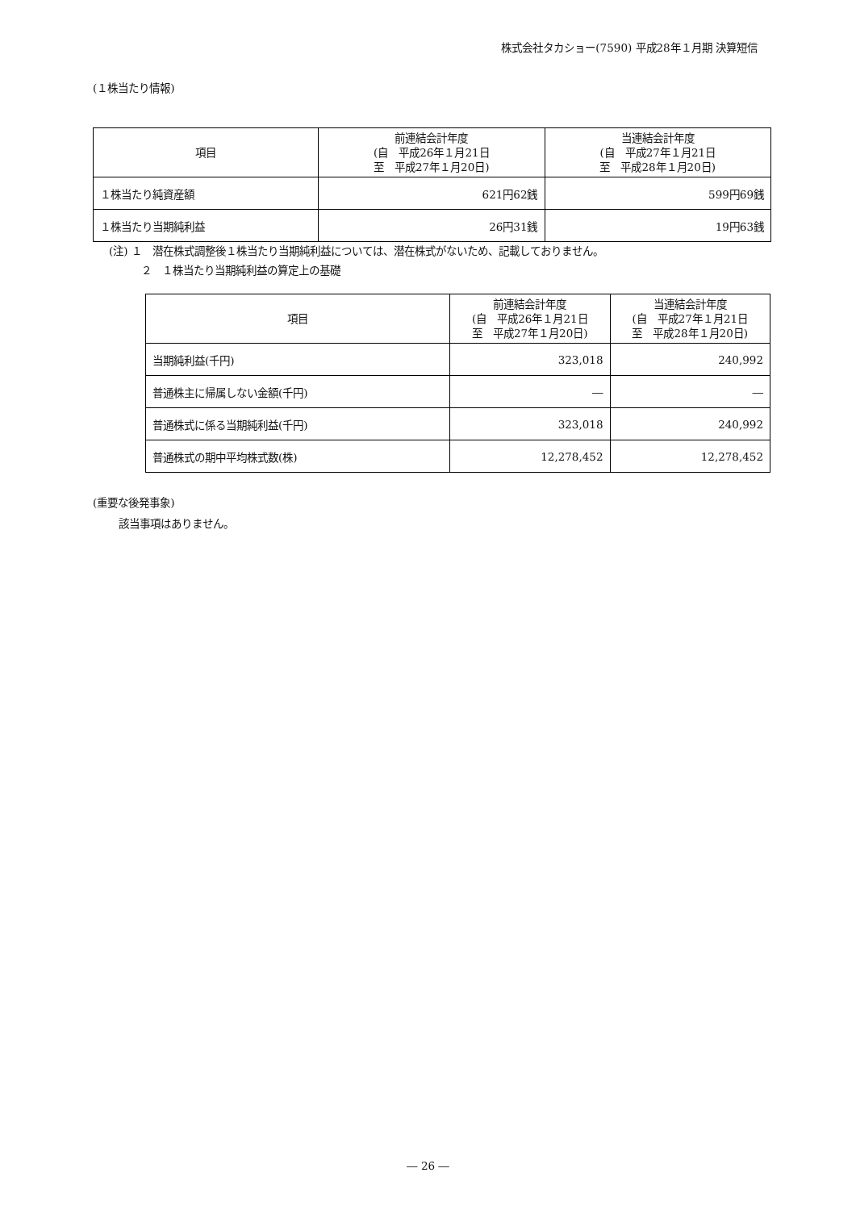株式会社タカショー(7590) 平成28年１月期 決算短信
(１株当たり情報)
| 項目 | 前連結会計年度 (自 平成26年１月21日 至 平成27年１月20日) | 当連結会計年度 (自 平成27年１月21日 至 平成28年１月20日) |
| --- | --- | --- |
| １株当たり純資産額 | 621円62銭 | 599円69銭 |
| １株当たり当期純利益 | 26円31銭 | 19円63銭 |
(注) １　潜在株式調整後１株当たり当期純利益については、潜在株式がないため、記載しておりません。
２　１株当たり当期純利益の算定上の基礎
| 項目 | 前連結会計年度 (自 平成26年１月21日 至 平成27年１月20日) | 当連結会計年度 (自 平成27年１月21日 至 平成28年１月20日) |
| --- | --- | --- |
| 当期純利益(千円) | 323,018 | 240,992 |
| 普通株主に帰属しない金額(千円) | ― | ― |
| 普通株式に係る当期純利益(千円) | 323,018 | 240,992 |
| 普通株式の期中平均株式数(株) | 12,278,452 | 12,278,452 |
(重要な後発事象)
該当事項はありません。
― 26 ―